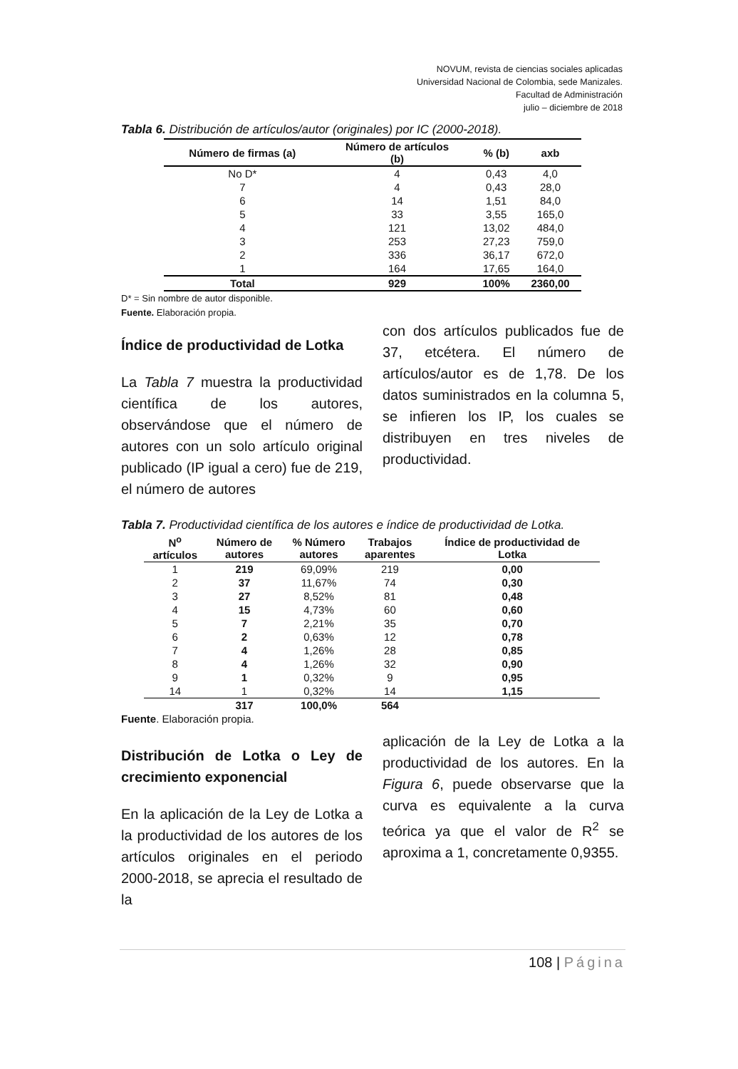NOVUM, revista de ciencias sociales aplicadas
Universidad Nacional de Colombia, sede Manizales.
Facultad de Administración
julio – diciembre de 2018
Tabla 6. Distribución de artículos/autor (originales) por IC (2000-2018).
| Número de firmas (a) | Número de artículos (b) | % (b) | axb |
| --- | --- | --- | --- |
| No D* | 4 | 0,43 | 4,0 |
| 7 | 4 | 0,43 | 28,0 |
| 6 | 14 | 1,51 | 84,0 |
| 5 | 33 | 3,55 | 165,0 |
| 4 | 121 | 13,02 | 484,0 |
| 3 | 253 | 27,23 | 759,0 |
| 2 | 336 | 36,17 | 672,0 |
| 1 | 164 | 17,65 | 164,0 |
| Total | 929 | 100% | 2360,00 |
D* = Sin nombre de autor disponible.
Fuente. Elaboración propia.
Índice de productividad de Lotka
La Tabla 7 muestra la productividad científica de los autores, observándose que el número de autores con un solo artículo original publicado (IP igual a cero) fue de 219, el número de autores
con dos artículos publicados fue de 37, etcétera. El número de artículos/autor es de 1,78. De los datos suministrados en la columna 5, se infieren los IP, los cuales se distribuyen en tres niveles de productividad.
Tabla 7. Productividad científica de los autores e índice de productividad de Lotka.
| N<sup>o</sup> artículos | Número de autores | % Número autores | Trabajos aparentes | Índice de productividad de Lotka |
| --- | --- | --- | --- | --- |
| 1 | 219 | 69,09% | 219 | 0,00 |
| 2 | 37 | 11,67% | 74 | 0,30 |
| 3 | 27 | 8,52% | 81 | 0,48 |
| 4 | 15 | 4,73% | 60 | 0,60 |
| 5 | 7 | 2,21% | 35 | 0,70 |
| 6 | 2 | 0,63% | 12 | 0,78 |
| 7 | 4 | 1,26% | 28 | 0,85 |
| 8 | 4 | 1,26% | 32 | 0,90 |
| 9 | 1 | 0,32% | 9 | 0,95 |
| 14 | 1 | 0,32% | 14 | 1,15 |
| | 317 | 100,0% | 564 | |
Fuente. Elaboración propia.
Distribución de Lotka o Ley de crecimiento exponencial
En la aplicación de la Ley de Lotka a la productividad de los autores de los artículos originales en el periodo 2000-2018, se aprecia el resultado de la
aplicación de la Ley de Lotka a la productividad de los autores. En la Figura 6, puede observarse que la curva es equivalente a la curva teórica ya que el valor de R<sup>2</sup> se aproxima a 1, concretamente 0,9355.
108 | Página